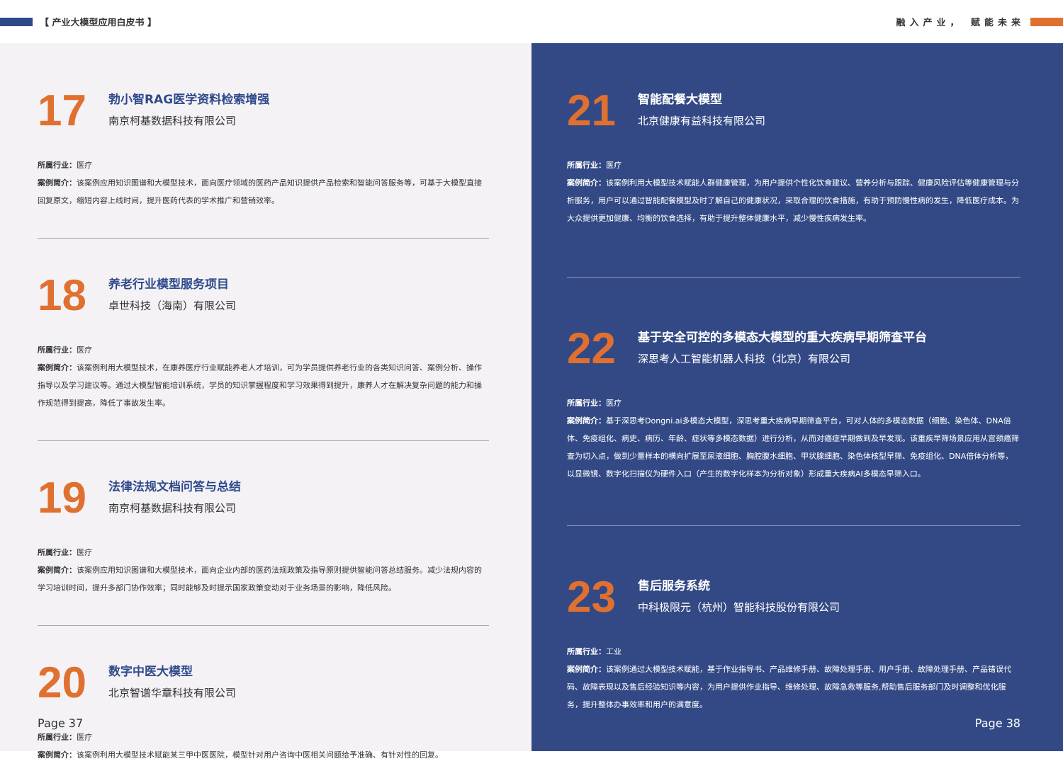【 产业大模型应用白皮书 】 融入产业， 赋能未来
17
勃小智RAG医学资料检索增强
南京柯基数据科技有限公司
所属行业：医疗
案例简介：该案例应用知识图谱和大模型技术，面向医疗领域的医药产品知识提供产品检索和智能问答服务等，可基于大模型直接回复原文，缩短内容上线时间，提升医药代表的学术推广和营销效率。
18
养老行业模型服务项目
卓世科技（海南）有限公司
所属行业：医疗
案例简介：该案例利用大模型技术，在康养医疗行业赋能养老人才培训，可为学员提供养老行业的各类知识问答、案例分析、操作指导以及学习建议等。通过大模型智能培训系统，学员的知识掌握程度和学习效果得到提升，康养人才在解决复杂问题的能力和操作规范得到提高，降低了事故发生率。
19
法律法规文档问答与总结
南京柯基数据科技有限公司
所属行业：医疗
案例简介：该案例应用知识图谱和大模型技术，面向企业内部的医药法规政策及指导原则提供智能问答总结服务。减少法规内容的学习培训时间，提升多部门协作效率；同时能够及时提示国家政策变动对于业务场景的影响，降低风险。
20
数字中医大模型
北京智谱华章科技有限公司
所属行业：医疗
案例简介：该案例利用大模型技术赋能某三甲中医医院，模型针对用户咨询中医相关问题给予准确、有针对性的回复。
Page 37
21
智能配餐大模型
北京健康有益科技有限公司
所属行业：医疗
案例简介：该案例利用大模型技术赋能人群健康管理，为用户提供个性化饮食建议、营养分析与跟踪、健康风险评估等健康管理与分析服务，用户可以通过智能配餐模型及时了解自己的健康状况，采取合理的饮食措施，有助于预防慢性病的发生，降低医疗成本。为大众提供更加健康、均衡的饮食选择，有助于提升整体健康水平，减少慢性疾病发生率。
22
基于安全可控的多模态大模型的重大疾病早期筛查平台
深思考人工智能机器人科技（北京）有限公司
所属行业：医疗
案例简介：基于深思考Dongni.ai多模态大模型，深思考重大疾病早期筛查平台，可对人体的多模态数据（细胞、染色体、DNA倍体、免疫组化、病史、病历、年龄、症状等多模态数据）进行分析，从而对癌症早期做到及早发现。该重疾早筛场景应用从宫颈癌筛查为切入点，做到少量样本的横向扩展至尿液细胞、胸腔腹水细胞、甲状腺细胞、染色体核型早筛、免疫组化、DNA倍体分析等，以显微镜、数字化扫描仪为硬件入口（产生的数字化样本为分析对象）形成重大疾病AI多模态早筛入口。
23
售后服务系统
中科极限元（杭州）智能科技股份有限公司
所属行业：工业
案例简介：该案例通过大模型技术赋能，基于作业指导书、产品维修手册、故障处理手册、用户手册、故障处理手册、产品错误代码、故障表现以及售后经验知识等内容，为用户提供作业指导、维修处理、故障急救等服务,帮助售后服务部门及时调整和优化服务，提升整体办事效率和用户的满意度。
Page 38